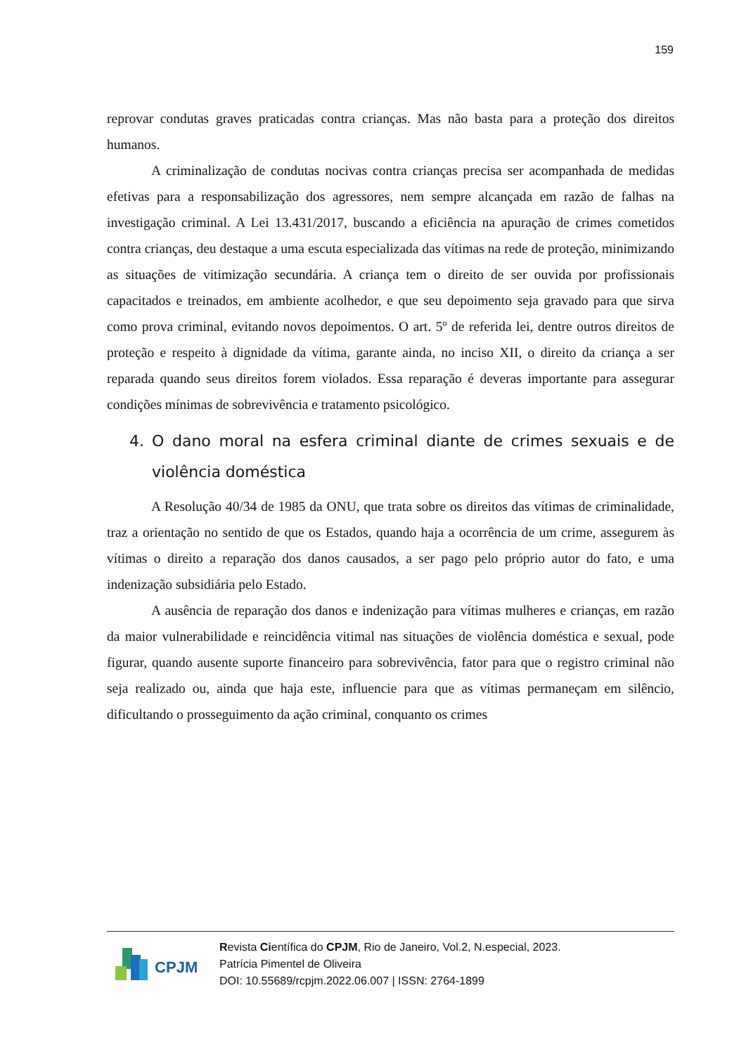159
reprovar condutas graves praticadas contra crianças. Mas não basta para a proteção dos direitos humanos.
A criminalização de condutas nocivas contra crianças precisa ser acompanhada de medidas efetivas para a responsabilização dos agressores, nem sempre alcançada em razão de falhas na investigação criminal. A Lei 13.431/2017, buscando a eficiência na apuração de crimes cometidos contra crianças, deu destaque a uma escuta especializada das vítimas na rede de proteção, minimizando as situações de vitimização secundária. A criança tem o direito de ser ouvida por profissionais capacitados e treinados, em ambiente acolhedor, e que seu depoimento seja gravado para que sirva como prova criminal, evitando novos depoimentos. O art. 5º de referida lei, dentre outros direitos de proteção e respeito à dignidade da vítima, garante ainda, no inciso XII, o direito da criança a ser reparada quando seus direitos forem violados. Essa reparação é deveras importante para assegurar condições mínimas de sobrevivência e tratamento psicológico.
4. O dano moral na esfera criminal diante de crimes sexuais e de violência doméstica
A Resolução 40/34 de 1985 da ONU, que trata sobre os direitos das vítimas de criminalidade, traz a orientação no sentido de que os Estados, quando haja a ocorrência de um crime, assegurem às vítimas o direito a reparação dos danos causados, a ser pago pelo próprio autor do fato, e uma indenização subsidiária pelo Estado.
A ausência de reparação dos danos e indenização para vítimas mulheres e crianças, em razão da maior vulnerabilidade e reincidência vitimal nas situações de violência doméstica e sexual, pode figurar, quando ausente suporte financeiro para sobrevivência, fator para que o registro criminal não seja realizado ou, ainda que haja este, influencie para que as vítimas permaneçam em silêncio, dificultando o prosseguimento da ação criminal, conquanto os crimes
CPJM
Revista Científica do CPJM, Rio de Janeiro, Vol.2, N.especial, 2023.
Patrícia Pimentel de Oliveira
DOI: 10.55689/rcpjm.2022.06.007 | ISSN: 2764-1899